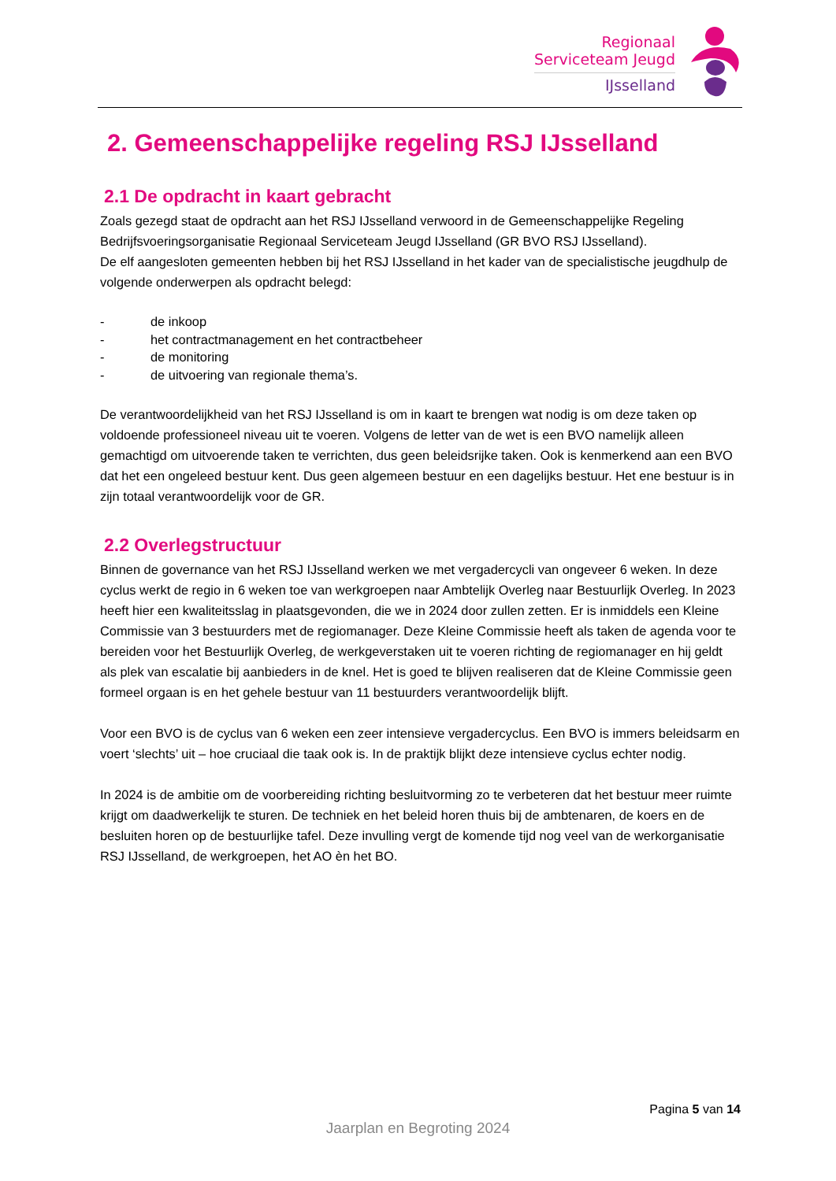Regionaal
Serviceteam Jeugd
IJsselland
2. Gemeenschappelijke regeling RSJ IJsselland
2.1 De opdracht in kaart gebracht
Zoals gezegd staat de opdracht aan het RSJ IJsselland verwoord in de Gemeenschappelijke Regeling Bedrijfsvoeringsorganisatie Regionaal Serviceteam Jeugd IJsselland (GR BVO RSJ IJsselland).
De elf aangesloten gemeenten hebben bij het RSJ IJsselland in het kader van de specialistische jeugdhulp de volgende onderwerpen als opdracht belegd:
- de inkoop
- het contractmanagement en het contractbeheer
- de monitoring
- de uitvoering van regionale thema’s.
De verantwoordelijkheid van het RSJ IJsselland is om in kaart te brengen wat nodig is om deze taken op voldoende professioneel niveau uit te voeren. Volgens de letter van de wet is een BVO namelijk alleen gemachtigd om uitvoerende taken te verrichten, dus geen beleidsrijke taken. Ook is kenmerkend aan een BVO dat het een ongeleed bestuur kent. Dus geen algemeen bestuur en een dagelijks bestuur. Het ene bestuur is in zijn totaal verantwoordelijk voor de GR.
2.2 Overlegstructuur
Binnen de governance van het RSJ IJsselland werken we met vergadercycli van ongeveer 6 weken. In deze cyclus werkt de regio in 6 weken toe van werkgroepen naar Ambtelijk Overleg naar Bestuurlijk Overleg. In 2023 heeft hier een kwaliteitsslag in plaatsgevonden, die we in 2024 door zullen zetten. Er is inmiddels een Kleine Commissie van 3 bestuurders met de regiomanager. Deze Kleine Commissie heeft als taken de agenda voor te bereiden voor het Bestuurlijk Overleg, de werkgeverstaken uit te voeren richting de regiomanager en hij geldt als plek van escalatie bij aanbieders in de knel. Het is goed te blijven realiseren dat de Kleine Commissie geen formeel orgaan is en het gehele bestuur van 11 bestuurders verantwoordelijk blijft.
Voor een BVO is de cyclus van 6 weken een zeer intensieve vergadercyclus. Een BVO is immers beleidsarm en voert ‘slechts’ uit – hoe cruciaal die taak ook is. In de praktijk blijkt deze intensieve cyclus echter nodig.
In 2024 is de ambitie om de voorbereiding richting besluitvorming zo te verbeteren dat het bestuur meer ruimte krijgt om daadwerkelijk te sturen. De techniek en het beleid horen thuis bij de ambtenaren, de koers en de besluiten horen op de bestuurlijke tafel. Deze invulling vergt de komende tijd nog veel van de werkorganisatie RSJ IJsselland, de werkgroepen, het AO èn het BO.
Pagina 5 van 14
Jaarplan en Begroting 2024